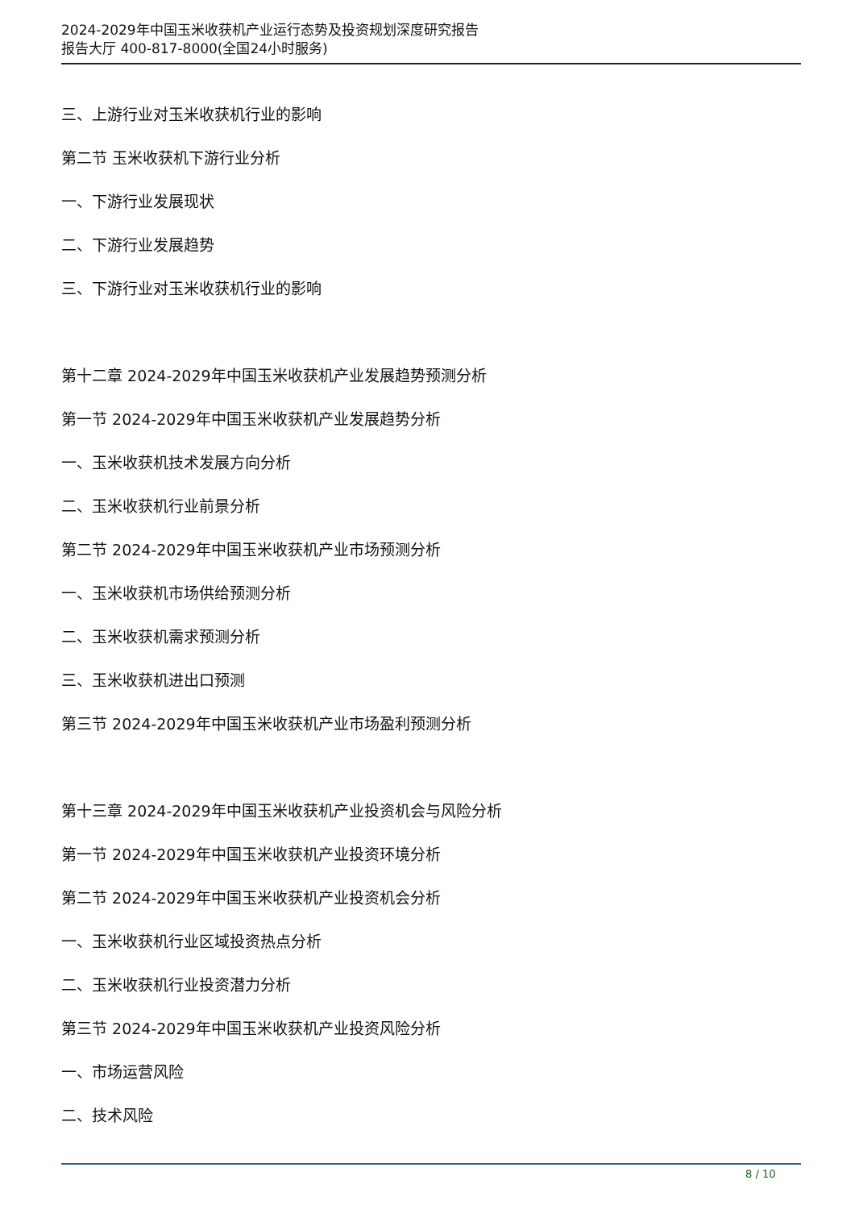2024-2029年中国玉米收获机产业运行态势及投资规划深度研究报告
报告大厅 400-817-8000(全国24小时服务)
三、上游行业对玉米收获机行业的影响
第二节 玉米收获机下游行业分析
一、下游行业发展现状
二、下游行业发展趋势
三、下游行业对玉米收获机行业的影响
第十二章 2024-2029年中国玉米收获机产业发展趋势预测分析
第一节 2024-2029年中国玉米收获机产业发展趋势分析
一、玉米收获机技术发展方向分析
二、玉米收获机行业前景分析
第二节 2024-2029年中国玉米收获机产业市场预测分析
一、玉米收获机市场供给预测分析
二、玉米收获机需求预测分析
三、玉米收获机进出口预测
第三节 2024-2029年中国玉米收获机产业市场盈利预测分析
第十三章 2024-2029年中国玉米收获机产业投资机会与风险分析
第一节 2024-2029年中国玉米收获机产业投资环境分析
第二节 2024-2029年中国玉米收获机产业投资机会分析
一、玉米收获机行业区域投资热点分析
二、玉米收获机行业投资潜力分析
第三节 2024-2029年中国玉米收获机产业投资风险分析
一、市场运营风险
二、技术风险
8 / 10